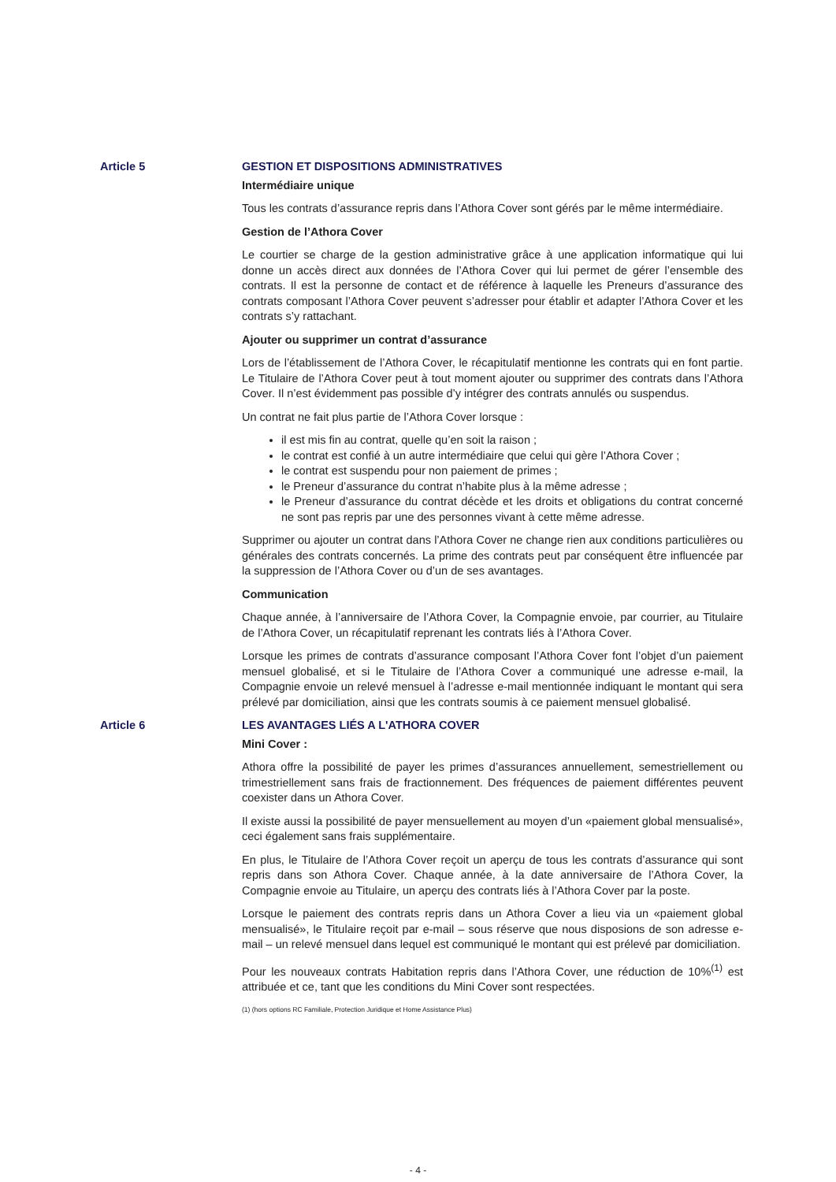Article 5 GESTION ET DISPOSITIONS ADMINISTRATIVES
Intermédiaire unique
Tous les contrats d’assurance repris dans l’Athora Cover sont gérés par le même intermédiaire.
Gestion de l’Athora Cover
Le courtier se charge de la gestion administrative grâce à une application informatique qui lui donne un accès direct aux données de l’Athora Cover qui lui permet de gérer l’ensemble des contrats. Il est la personne de contact et de référence à laquelle les Preneurs d’assurance des contrats composant l’Athora Cover peuvent s’adresser pour établir et adapter l’Athora Cover et les contrats s’y rattachant.
Ajouter ou supprimer un contrat d’assurance
Lors de l’établissement de l’Athora Cover, le récapitulatif mentionne les contrats qui en font partie. Le Titulaire de l’Athora Cover peut à tout moment ajouter ou supprimer des contrats dans l’Athora Cover. Il n’est évidemment pas possible d’y intégrer des contrats annulés ou suspendus.
Un contrat ne fait plus partie de l’Athora Cover lorsque :
il est mis fin au contrat, quelle qu’en soit la raison ;
le contrat est confié à un autre intermédiaire que celui qui gère l’Athora Cover ;
le contrat est suspendu pour non paiement de primes ;
le Preneur d’assurance du contrat n’habite plus à la même adresse ;
le Preneur d’assurance du contrat décède et les droits et obligations du contrat concerné ne sont pas repris par une des personnes vivant à cette même adresse.
Supprimer ou ajouter un contrat dans l’Athora Cover ne change rien aux conditions particulières ou générales des contrats concernés. La prime des contrats peut par conséquent être influencée par la suppression de l’Athora Cover ou d’un de ses avantages.
Communication
Chaque année, à l’anniversaire de l’Athora Cover, la Compagnie envoie, par courrier, au Titulaire de l’Athora Cover, un récapitulatif reprenant les contrats liés à l’Athora Cover.
Lorsque les primes de contrats d’assurance composant l’Athora Cover font l’objet d’un paiement mensuel globalisé, et si le Titulaire de l’Athora Cover a communiqué une adresse e-mail, la Compagnie envoie un relevé mensuel à l’adresse e-mail mentionnée indiquant le montant qui sera prélevé par domiciliation, ainsi que les contrats soumis à ce paiement mensuel globalisé.
Article 6 LES AVANTAGES LIÉS A L'ATHORA COVER
Mini Cover :
Athora offre la possibilité de payer les primes d’assurances annuellement, semestriellement ou trimestriellement sans frais de fractionnement. Des fréquences de paiement différentes peuvent coexister dans un Athora Cover.
Il existe aussi la possibilité de payer mensuellement au moyen d’un «paiement global mensualisé», ceci également sans frais supplémentaire.
En plus, le Titulaire de l’Athora Cover reçoit un aperçu de tous les contrats d’assurance qui sont repris dans son Athora Cover. Chaque année, à la date anniversaire de l’Athora Cover, la Compagnie envoie au Titulaire, un aperçu des contrats liés à l’Athora Cover par la poste.
Lorsque le paiement des contrats repris dans un Athora Cover a lieu via un «paiement global mensualisé», le Titulaire reçoit par e-mail – sous réserve que nous disposions de son adresse e-mail – un relevé mensuel dans lequel est communiqué le montant qui est prélevé par domiciliation.
Pour les nouveaux contrats Habitation repris dans l’Athora Cover, une réduction de 10%<sup>(1)</sup> est attribuée et ce, tant que les conditions du Mini Cover sont respectées.
(1) (hors options RC Familiale, Protection Juridique et Home Assistance Plus)
- 4 -